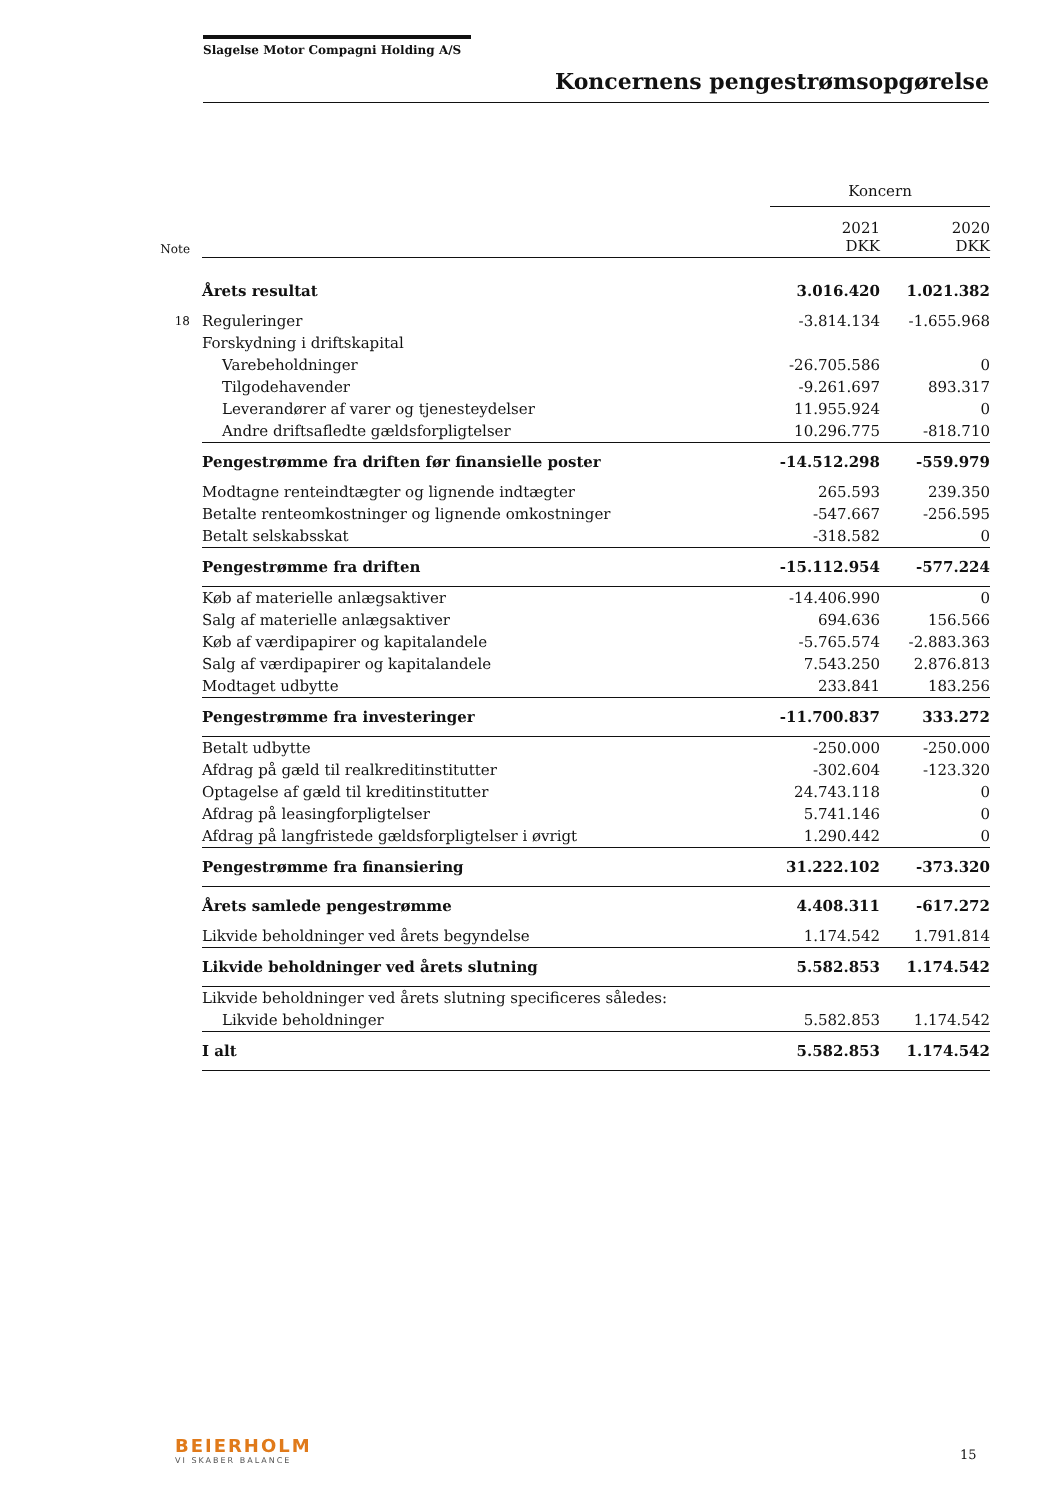Slagelse Motor Compagni Holding A/S
Koncernens pengestrømsopgørelse
| | | Koncern | |
| Note | | 2021 DKK | 2020 DKK |
| | Årets resultat | 3.016.420 | 1.021.382 |
| 18 | Reguleringer | -3.814.134 | -1.655.968 |
| | Forskydning i driftskapital | | |
| | Varebeholdninger | -26.705.586 | 0 |
| | Tilgodehavender | -9.261.697 | 893.317 |
| | Leverandører af varer og tjenesteydelser | 11.955.924 | 0 |
| | Andre driftsafledte gældsforpligtelser | 10.296.775 | -818.710 |
| | Pengestrømme fra driften før finansielle poster | -14.512.298 | -559.979 |
| | Modtagne renteindtægter og lignende indtægter | 265.593 | 239.350 |
| | Betalte renteomkostninger og lignende omkostninger | -547.667 | -256.595 |
| | Betalt selskabsskat | -318.582 | 0 |
| | Pengestrømme fra driften | -15.112.954 | -577.224 |
| | Køb af materielle anlægsaktiver | -14.406.990 | 0 |
| | Salg af materielle anlægsaktiver | 694.636 | 156.566 |
| | Køb af værdipapirer og kapitalandele | -5.765.574 | -2.883.363 |
| | Salg af værdipapirer og kapitalandele | 7.543.250 | 2.876.813 |
| | Modtaget udbytte | 233.841 | 183.256 |
| | Pengestrømme fra investeringer | -11.700.837 | 333.272 |
| | Betalt udbytte | -250.000 | -250.000 |
| | Afdrag på gæld til realkreditinstitutter | -302.604 | -123.320 |
| | Optagelse af gæld til kreditinstitutter | 24.743.118 | 0 |
| | Afdrag på leasingforpligtelser | 5.741.146 | 0 |
| | Afdrag på langfristede gældsforpligtelser i øvrigt | 1.290.442 | 0 |
| | Pengestrømme fra finansiering | 31.222.102 | -373.320 |
| | Årets samlede pengestrømme | 4.408.311 | -617.272 |
| | Likvide beholdninger ved årets begyndelse | 1.174.542 | 1.791.814 |
| | Likvide beholdninger ved årets slutning | 5.582.853 | 1.174.542 |
| | Likvide beholdninger ved årets slutning specificeres således: | | |
| | Likvide beholdninger | 5.582.853 | 1.174.542 |
| | I alt | 5.582.853 | 1.174.542 |
BEIERHOLM
VI SKABER BALANCE
15